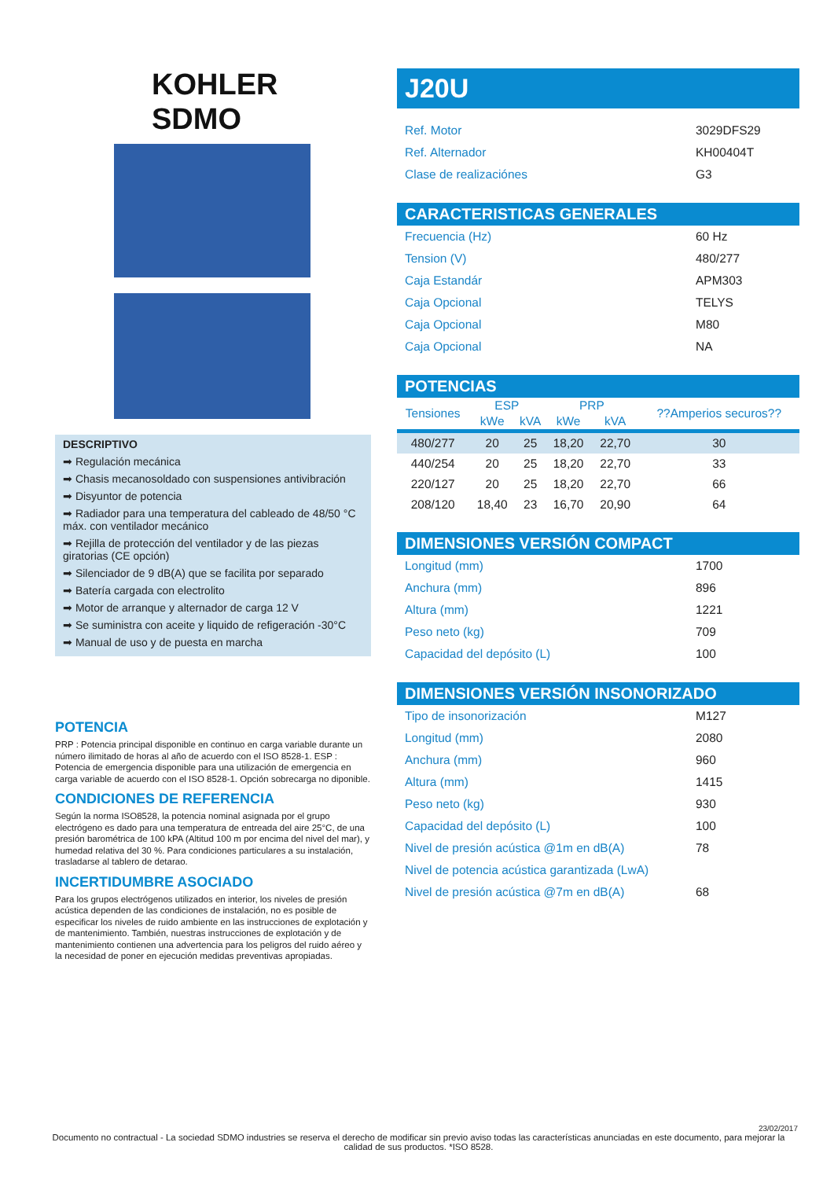KOHLER
SDMO
DESCRIPTIVO
➡ Regulación mecánica
➡ Chasis mecanosoldado con suspensiones antivibración
➡ Disyuntor de potencia
➡ Radiador para una temperatura del cableado de 48/50 °C máx. con ventilador mecánico
➡ Rejilla de protección del ventilador y de las piezas giratorias (CE opción)
➡ Silenciador de 9 dB(A) que se facilita por separado
➡ Batería cargada con electrolito
➡ Motor de arranque y alternador de carga 12 V
➡ Se suministra con aceite y liquido de refigeración -30°C
➡ Manual de uso y de puesta en marcha
POTENCIA
PRP : Potencia principal disponible en continuo en carga variable durante un número ilimitado de horas al año de acuerdo con el ISO 8528-1. ESP : Potencia de emergencia disponible para una utilización de emergencia en carga variable de acuerdo con el ISO 8528-1. Opción sobrecarga no diponible.
CONDICIONES DE REFERENCIA
Según la norma ISO8528, la potencia nominal asignada por el grupo electrógeno es dado para una temperatura de entreada del aire 25°C, de una presión barométrica de 100 kPA (Altitud 100 m por encima del nivel del mar), y humedad relativa del 30 %. Para condiciones particulares a su instalación, trasladarse al tablero de detarao.
INCERTIDUMBRE ASOCIADO
Para los grupos electrógenos utilizados en interior, los niveles de presión acústica dependen de las condiciones de instalación, no es posible de especificar los niveles de ruido ambiente en las instrucciones de explotación y de mantenimiento. También, nuestras instrucciones de explotación y de mantenimiento contienen una advertencia para los peligros del ruido aéreo y la necesidad de poner en ejecución medidas preventivas apropiadas.
J20U
| Ref. Motor | 3029DFS29 |
| Ref. Alternador | KH00404T |
| Clase de realizaciónes | G3 |
CARACTERISTICAS GENERALES
| Frecuencia (Hz) | 60 Hz |
| Tension (V) | 480/277 |
| Caja Estandár | APM303 |
| Caja Opcional | TELYS |
| Caja Opcional | M80 |
| Caja Opcional | NA |
POTENCIAS
| Tensiones | ESP | | PRP | | ??Amperios securos?? |
| --- | --- | --- | --- | --- | --- |
| | kWe | kVA | kWe | kVA | |
| 480/277 | 20 | 25 | 18,20 | 22,70 | 30 |
| 440/254 | 20 | 25 | 18,20 | 22,70 | 33 |
| 220/127 | 20 | 25 | 18,20 | 22,70 | 66 |
| 208/120 | 18,40 | 23 | 16,70 | 20,90 | 64 |
DIMENSIONES VERSIÓN COMPACT
| Longitud (mm) | 1700 |
| Anchura (mm) | 896 |
| Altura (mm) | 1221 |
| Peso neto (kg) | 709 |
| Capacidad del depósito (L) | 100 |
DIMENSIONES VERSIÓN INSONORIZADO
| Tipo de insonorización | M127 |
| Longitud (mm) | 2080 |
| Anchura (mm) | 960 |
| Altura (mm) | 1415 |
| Peso neto (kg) | 930 |
| Capacidad del depósito (L) | 100 |
| Nivel de presión acústica @1m en dB(A) | 78 |
| Nivel de potencia acústica garantizada (LwA) | |
| Nivel de presión acústica @7m en dB(A) | 68 |
23/02/2017
Documento no contractual - La sociedad SDMO industries se reserva el derecho de modificar sin previo aviso todas las características anunciadas en este documento, para mejorar la calidad de sus productos. *ISO 8528.